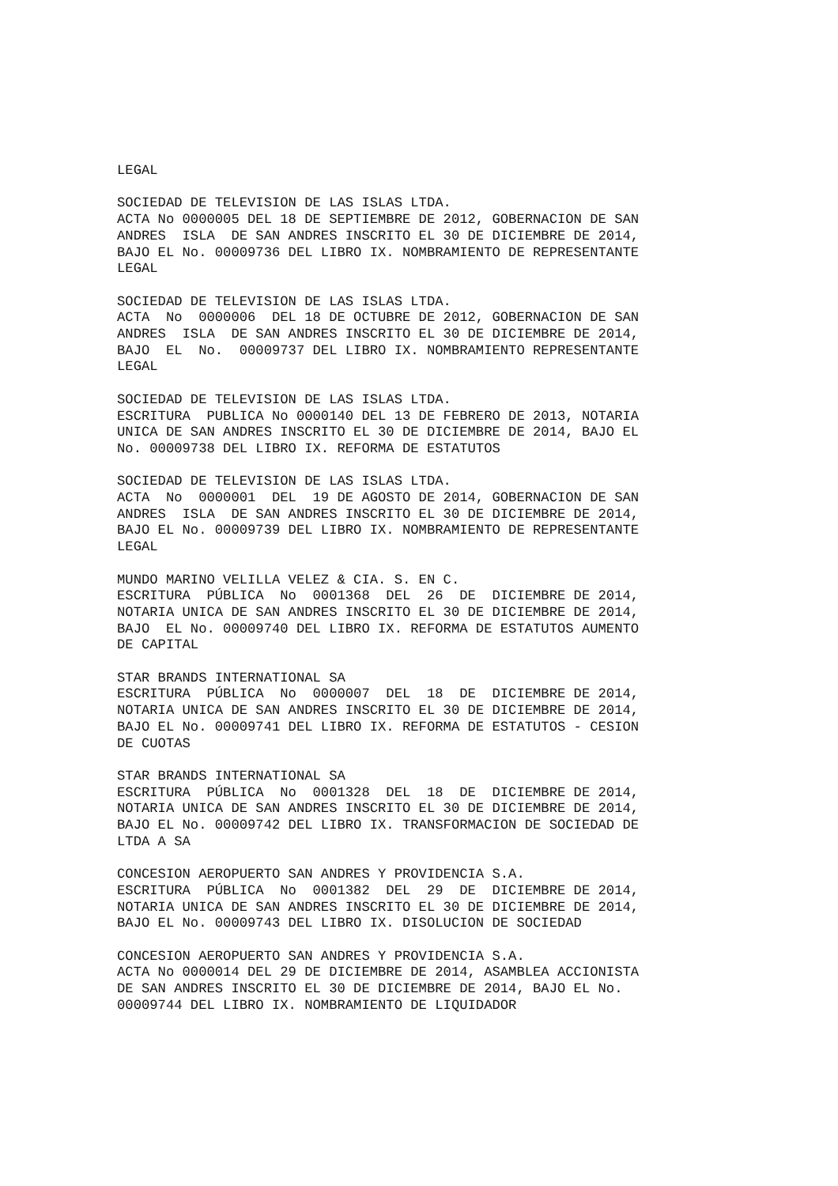LEGAL
SOCIEDAD DE TELEVISION DE LAS ISLAS LTDA.
ACTA No 0000005 DEL 18 DE SEPTIEMBRE DE 2012, GOBERNACION DE SAN
ANDRES  ISLA  DE SAN ANDRES INSCRITO EL 30 DE DICIEMBRE DE 2014,
BAJO EL No. 00009736 DEL LIBRO IX. NOMBRAMIENTO DE REPRESENTANTE
LEGAL
SOCIEDAD DE TELEVISION DE LAS ISLAS LTDA.
ACTA  No  0000006  DEL 18 DE OCTUBRE DE 2012, GOBERNACION DE SAN
ANDRES  ISLA  DE SAN ANDRES INSCRITO EL 30 DE DICIEMBRE DE 2014,
BAJO  EL  No.  00009737 DEL LIBRO IX. NOMBRAMIENTO REPRESENTANTE
LEGAL
SOCIEDAD DE TELEVISION DE LAS ISLAS LTDA.
ESCRITURA  PUBLICA No 0000140 DEL 13 DE FEBRERO DE 2013, NOTARIA
UNICA DE SAN ANDRES INSCRITO EL 30 DE DICIEMBRE DE 2014, BAJO EL
No. 00009738 DEL LIBRO IX. REFORMA DE ESTATUTOS
SOCIEDAD DE TELEVISION DE LAS ISLAS LTDA.
ACTA  No  0000001  DEL  19 DE AGOSTO DE 2014, GOBERNACION DE SAN
ANDRES  ISLA  DE SAN ANDRES INSCRITO EL 30 DE DICIEMBRE DE 2014,
BAJO EL No. 00009739 DEL LIBRO IX. NOMBRAMIENTO DE REPRESENTANTE
LEGAL
MUNDO MARINO VELILLA VELEZ & CIA. S. EN C.
ESCRITURA  PÚBLICA  No  0001368  DEL  26  DE  DICIEMBRE DE 2014,
NOTARIA UNICA DE SAN ANDRES INSCRITO EL 30 DE DICIEMBRE DE 2014,
BAJO  EL No. 00009740 DEL LIBRO IX. REFORMA DE ESTATUTOS AUMENTO
DE CAPITAL
STAR BRANDS INTERNATIONAL SA
ESCRITURA  PÚBLICA  No  0000007  DEL  18  DE  DICIEMBRE DE 2014,
NOTARIA UNICA DE SAN ANDRES INSCRITO EL 30 DE DICIEMBRE DE 2014,
BAJO EL No. 00009741 DEL LIBRO IX. REFORMA DE ESTATUTOS - CESION
DE CUOTAS
STAR BRANDS INTERNATIONAL SA
ESCRITURA  PÚBLICA  No  0001328  DEL  18  DE  DICIEMBRE DE 2014,
NOTARIA UNICA DE SAN ANDRES INSCRITO EL 30 DE DICIEMBRE DE 2014,
BAJO EL No. 00009742 DEL LIBRO IX. TRANSFORMACION DE SOCIEDAD DE
LTDA A SA
CONCESION AEROPUERTO SAN ANDRES Y PROVIDENCIA S.A.
ESCRITURA  PÚBLICA  No  0001382  DEL  29  DE  DICIEMBRE DE 2014,
NOTARIA UNICA DE SAN ANDRES INSCRITO EL 30 DE DICIEMBRE DE 2014,
BAJO EL No. 00009743 DEL LIBRO IX. DISOLUCION DE SOCIEDAD
CONCESION AEROPUERTO SAN ANDRES Y PROVIDENCIA S.A.
ACTA No 0000014 DEL 29 DE DICIEMBRE DE 2014, ASAMBLEA ACCIONISTA
DE SAN ANDRES INSCRITO EL 30 DE DICIEMBRE DE 2014, BAJO EL No.
00009744 DEL LIBRO IX. NOMBRAMIENTO DE LIQUIDADOR